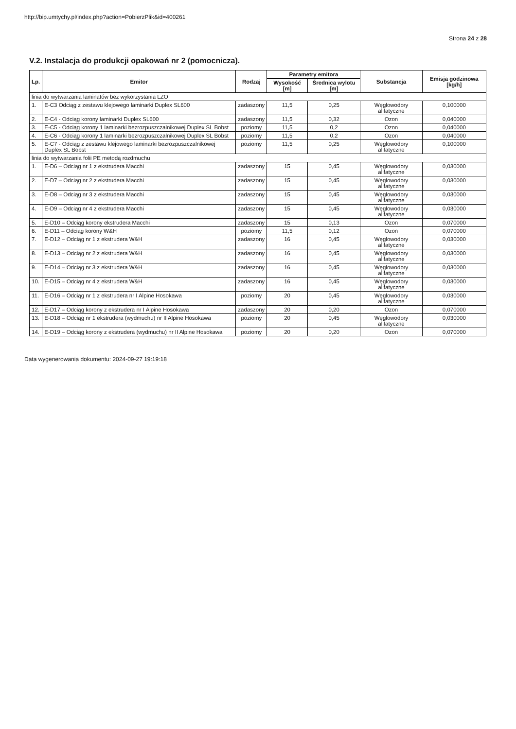http://bip.umtychy.pl/index.php?action=PobierzPlik&id=400261
Strona 24 z 28
V.2. Instalacja do produkcji opakowań nr 2 (pomocnicza).
| Lp. | Emitor | Rodzaj | Parametry emitora | | Substancja | Emisja godzinowa [kg/h] |
| --- | --- | --- | --- | --- | --- | --- |
| | | | Wysokość [m] | Średnica wylotu [m] | | |
| linia do wytwarzania laminatów bez wykorzystania LZO | | | | | | |
| 1. | E-C3 Odciąg z zestawu klejowego laminarki Duplex SL600 | zadaszony | 11,5 | 0,25 | Węglowodory alifatyczne | 0,100000 |
| 2. | E-C4 - Odciąg korony laminarki Duplex SL600 | zadaszony | 11,5 | 0,32 | Ozon | 0,040000 |
| 3. | E-C5 - Odciąg korony 1 laminarki bezrozpuszczalnikowej Duplex SL Bobst | poziomy | 11,5 | 0,2 | Ozon | 0,040000 |
| 4. | E-C6 - Odciąg korony 1 laminarki bezrozpuszczalnikowej Duplex SL Bobst | poziomy | 11,5 | 0,2 | Ozon | 0,040000 |
| 5. | E-C7 - Odciąg z zestawu klejowego laminarki bezrozpuszczalnikowej Duplex SL Bobst | poziomy | 11,5 | 0,25 | Węglowodory alifatyczne | 0,100000 |
| linia do wytwarzania folii PE metodą rozdmuchu | | | | | | |
| 1. | E-D6 – Odciąg nr 1 z ekstrudera Macchi | zadaszony | 15 | 0,45 | Węglowodory alifatyczne | 0,030000 |
| 2. | E-D7 – Odciąg nr 2 z ekstrudera Macchi | zadaszony | 15 | 0,45 | Węglowodory alifatyczne | 0,030000 |
| 3. | E-D8 – Odciąg nr 3 z ekstrudera Macchi | zadaszony | 15 | 0,45 | Węglowodory alifatyczne | 0,030000 |
| 4. | E-D9 – Odciąg nr 4 z ekstrudera Macchi | zadaszony | 15 | 0,45 | Węglowodory alifatyczne | 0,030000 |
| 5. | E-D10 – Odciąg korony ekstrudera Macchi | zadaszony | 15 | 0,13 | Ozon | 0,070000 |
| 6. | E-D11 – Odciąg korony W&H | poziomy | 11,5 | 0,12 | Ozon | 0,070000 |
| 7. | E-D12 – Odciąg nr 1 z ekstrudera W&H | zadaszony | 16 | 0,45 | Węglowodory alifatyczne | 0,030000 |
| 8. | E-D13 – Odciąg nr 2 z ekstrudera W&H | zadaszony | 16 | 0,45 | Węglowodory alifatyczne | 0,030000 |
| 9. | E-D14 – Odciąg nr 3 z ekstrudera W&H | zadaszony | 16 | 0,45 | Węglowodory alifatyczne | 0,030000 |
| 10. | E-D15 – Odciąg nr 4 z ekstrudera W&H | zadaszony | 16 | 0,45 | Węglowodory alifatyczne | 0,030000 |
| 11. | E-D16 – Odciąg nr 1 z ekstrudera nr I Alpine Hosokawa | poziomy | 20 | 0,45 | Węglowodory alifatyczne | 0,030000 |
| 12. | E-D17 – Odciąg korony z ekstrudera nr I Alpine Hosokawa | zadaszony | 20 | 0,20 | Ozon | 0,070000 |
| 13. | E-D18 – Odciąg nr 1 ekstrudera (wydmuchu) nr II Alpine Hosokawa | poziomy | 20 | 0,45 | Węglowodory alifatyczne | 0,030000 |
| 14. | E-D19 – Odciąg korony z ekstrudera (wydmuchu) nr II Alpine Hosokawa | poziomy | 20 | 0,20 | Ozon | 0,070000 |
Data wygenerowania dokumentu: 2024-09-27 19:19:18